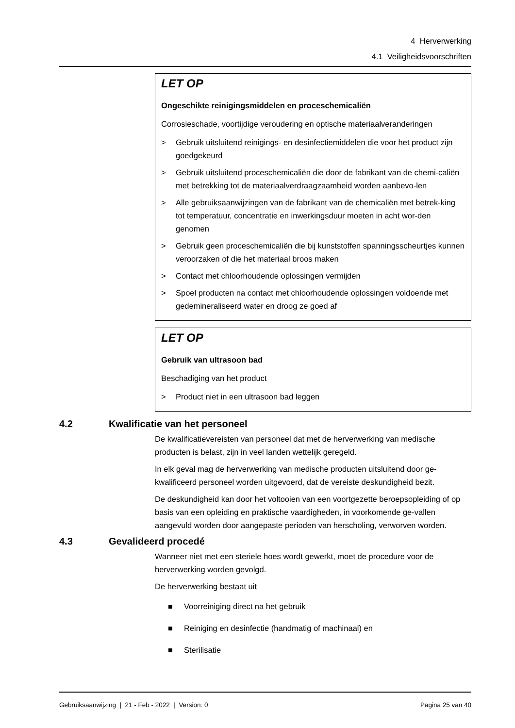4 Herverwerking
4.1 Veiligheidsvoorschriften
LET OP
Ongeschikte reinigingsmiddelen en proceschemicaliën
Corrosieschade, voortijdige veroudering en optische materiaalveranderingen
> Gebruik uitsluitend reinigings- en desinfectiemiddelen die voor het product zijn goedgekeurd
> Gebruik uitsluitend proceschemicaliën die door de fabrikant van de chemi-caliën met betrekking tot de materiaalverdraagzaamheid worden aanbevo-len
> Alle gebruiksaanwijzingen van de fabrikant van de chemicaliën met betrek-king tot temperatuur, concentratie en inwerkingsduur moeten in acht wor-den genomen
> Gebruik geen proceschemicaliën die bij kunststoffen spanningsscheurtjes kunnen veroorzaken of die het materiaal broos maken
> Contact met chloorhoudende oplossingen vermijden
> Spoel producten na contact met chloorhoudende oplossingen voldoende met gedemineraliseerd water en droog ze goed af
LET OP
Gebruik van ultrasoon bad
Beschadiging van het product
> Product niet in een ultrasoon bad leggen
4.2 Kwalificatie van het personeel
De kwalificatievereisten van personeel dat met de herverwerking van medische producten is belast, zijn in veel landen wettelijk geregeld.
In elk geval mag de herverwerking van medische producten uitsluitend door ge-kwalificeerd personeel worden uitgevoerd, dat de vereiste deskundigheid bezit.
De deskundigheid kan door het voltooien van een voortgezette beroepsopleiding of op basis van een opleiding en praktische vaardigheden, in voorkomende ge-vallen aangevuld worden door aangepaste perioden van herscholing, verworven worden.
4.3 Gevalideerd procedé
Wanneer niet met een steriele hoes wordt gewerkt, moet de procedure voor de herverwerking worden gevolgd.
De herverwerking bestaat uit
Voorreiniging direct na het gebruik
Reiniging en desinfectie (handmatig of machinaal) en
Sterilisatie
Gebruiksaanwijzing | 21 - Feb - 2022 | Version: 0 Pagina 25 van 40